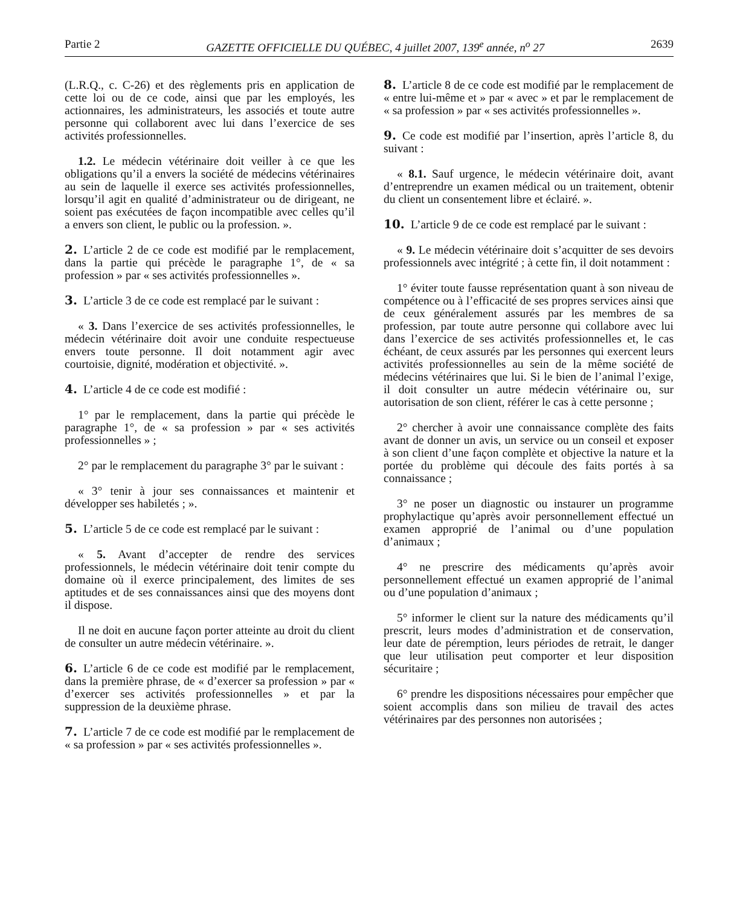Partie 2 GAZETTE OFFICIELLE DU QUÉBEC, 4 juillet 2007, 139<sup>e</sup> année, n<sup>o</sup> 27 2639
(L.R.Q., c. C-26) et des règlements pris en application de cette loi ou de ce code, ainsi que par les employés, les actionnaires, les administrateurs, les associés et toute autre personne qui collaborent avec lui dans l’exercice de ses activités professionnelles.
1.2. Le médecin vétérinaire doit veiller à ce que les obligations qu’il a envers la société de médecins vétérinaires au sein de laquelle il exerce ses activités professionnelles, lorsqu’il agit en qualité d’administrateur ou de dirigeant, ne soient pas exécutées de façon incompatible avec celles qu’il a envers son client, le public ou la profession. ».
2. L’article 2 de ce code est modifié par le remplacement, dans la partie qui précède le paragraphe 1°, de « sa profession » par « ses activités professionnelles ».
3. L’article 3 de ce code est remplacé par le suivant :
« 3. Dans l’exercice de ses activités professionnelles, le médecin vétérinaire doit avoir une conduite respectueuse envers toute personne. Il doit notamment agir avec courtoisie, dignité, modération et objectivité. ».
4. L’article 4 de ce code est modifié :
1° par le remplacement, dans la partie qui précède le paragraphe 1°, de « sa profession » par « ses activités professionnelles » ;
2° par le remplacement du paragraphe 3° par le suivant :
« 3° tenir à jour ses connaissances et maintenir et développer ses habiletés ; ».
5. L’article 5 de ce code est remplacé par le suivant :
« 5. Avant d’accepter de rendre des services professionnels, le médecin vétérinaire doit tenir compte du domaine où il exerce principalement, des limites de ses aptitudes et de ses connaissances ainsi que des moyens dont il dispose.
Il ne doit en aucune façon porter atteinte au droit du client de consulter un autre médecin vétérinaire. ».
6. L’article 6 de ce code est modifié par le remplacement, dans la première phrase, de « d’exercer sa profession » par « d’exercer ses activités professionnelles » et par la suppression de la deuxième phrase.
7. L’article 7 de ce code est modifié par le remplacement de « sa profession » par « ses activités professionnelles ».
8. L’article 8 de ce code est modifié par le remplacement de « entre lui-même et » par « avec » et par le remplacement de « sa profession » par « ses activités professionnelles ».
9. Ce code est modifié par l’insertion, après l’article 8, du suivant :
« 8.1. Sauf urgence, le médecin vétérinaire doit, avant d’entreprendre un examen médical ou un traitement, obtenir du client un consentement libre et éclairé. ».
10. L’article 9 de ce code est remplacé par le suivant :
« 9. Le médecin vétérinaire doit s’acquitter de ses devoirs professionnels avec intégrité ; à cette fin, il doit notamment :
1° éviter toute fausse représentation quant à son niveau de compétence ou à l’efficacité de ses propres services ainsi que de ceux généralement assurés par les membres de sa profession, par toute autre personne qui collabore avec lui dans l’exercice de ses activités professionnelles et, le cas échéant, de ceux assurés par les personnes qui exercent leurs activités professionnelles au sein de la même société de médecins vétérinaires que lui. Si le bien de l’animal l’exige, il doit consulter un autre médecin vétérinaire ou, sur autorisation de son client, référer le cas à cette personne ;
2° chercher à avoir une connaissance complète des faits avant de donner un avis, un service ou un conseil et exposer à son client d’une façon complète et objective la nature et la portée du problème qui découle des faits portés à sa connaissance ;
3° ne poser un diagnostic ou instaurer un programme prophylactique qu’après avoir personnellement effectué un examen approprié de l’animal ou d’une population d’animaux ;
4° ne prescrire des médicaments qu’après avoir personnellement effectué un examen approprié de l’animal ou d’une population d’animaux ;
5° informer le client sur la nature des médicaments qu’il prescrit, leurs modes d’administration et de conservation, leur date de péremption, leurs périodes de retrait, le danger que leur utilisation peut comporter et leur disposition sécuritaire ;
6° prendre les dispositions nécessaires pour empêcher que soient accomplis dans son milieu de travail des actes vétérinaires par des personnes non autorisées ;